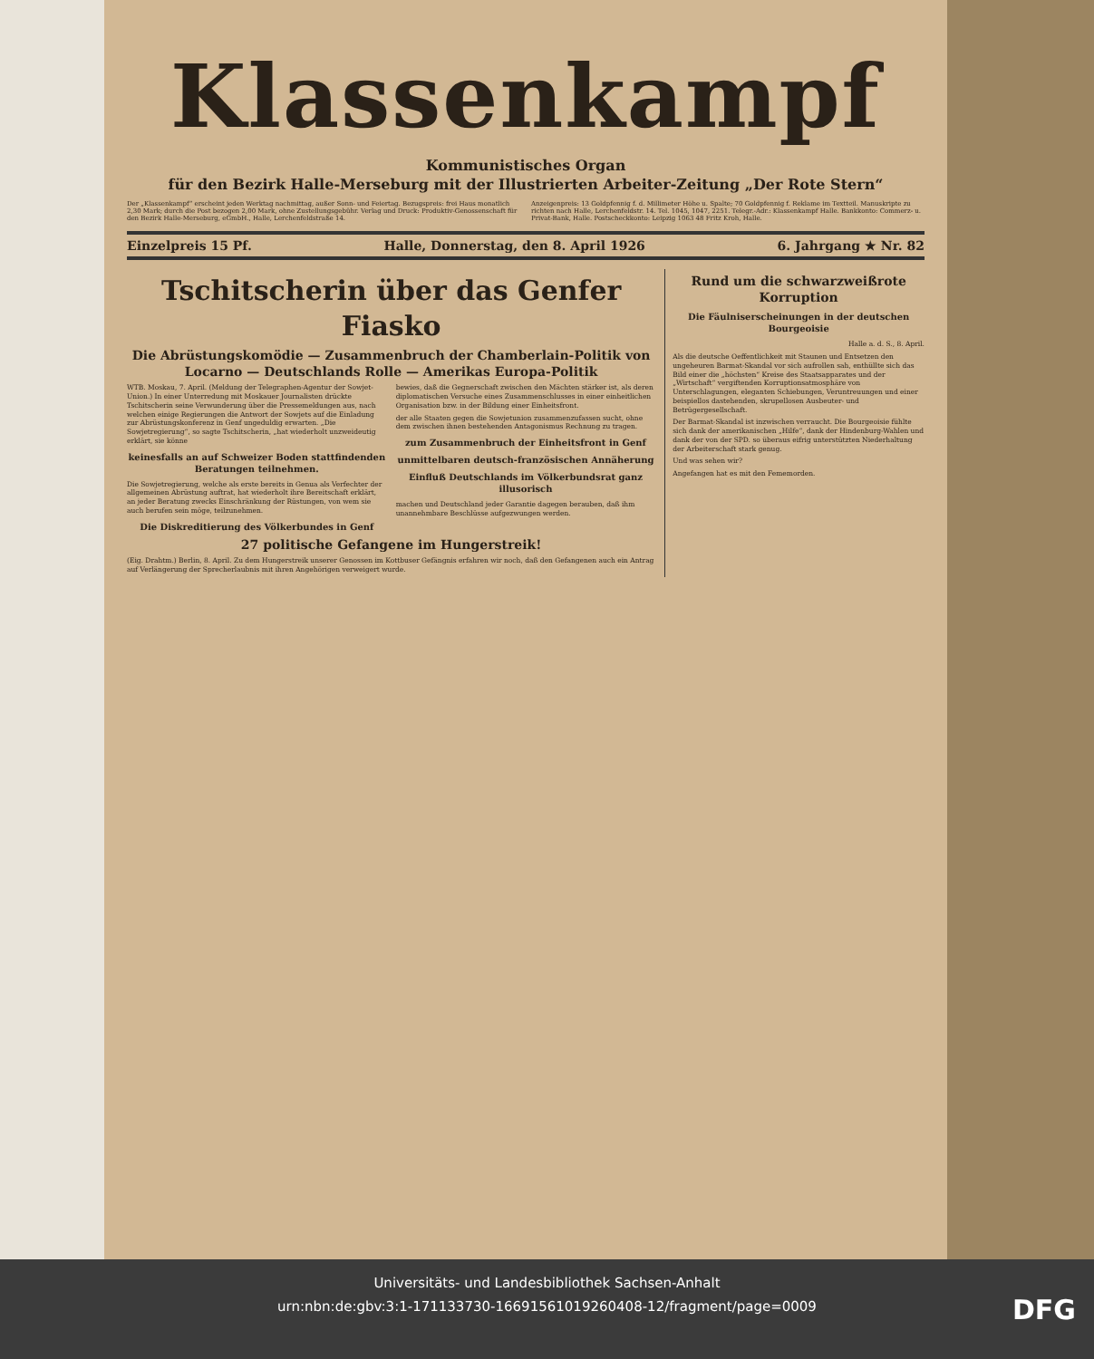Klassenkampf
Kommunistisches Organ
für den Bezirk Halle-Merseburg mit der Illustrierten Arbeiter-Zeitung „Der Rote Stern“
Der „Klassenkampf“ erscheint jeden Werktag nachmittag, außer Sonn- und Feiertag. Bezugspreis: frei Haus monatlich 2,30 Mark; durch die Post bezogen 2,00 Mark, ohne Zustellungsgebühr. Verlag und Druck: Produktiv-Genossenschaft für den Bezirk Halle-Merseburg, eGmbH., Halle, Lerchenfeldstraße 14.
Anzeigenpreis: 13 Goldpfennig f. d. Millimeter Höhe u. Spalte; 70 Goldpfennig f. Reklame im Textteil. Manuskripte zu richten nach Halle, Lerchenfeldstr. 14. Tel. 1045, 1047, 2251. Telegr.-Adr.: Klassenkampf Halle. Bankkonto: Commerz- u. Privat-Bank, Halle. Postscheckkonto: Leipzig 1063 48 Fritz Kroh, Halle.
Einzelpreis 15 Pf. Halle, Donnerstag, den 8. April 1926 6. Jahrgang ★ Nr. 82
Tschitscherin über das Genfer Fiasko
Die Abrüstungskomödie — Zusammenbruch der Chamberlain-Politik von Locarno — Deutschlands Rolle — Amerikas Europa-Politik
WTB. Moskau, 7. April. (Meldung der Telegraphen-Agentur der Sowjet-Union.) In einer Unterredung mit Moskauer Journalisten drückte Tschitscherin seine Verwunderung über die Pressemeldungen aus, nach welchen einige Regierungen die Antwort der Sowjets auf die Einladung zur Abrüstungskonferenz in Genf ungeduldig erwarten. „Die Sowjetregierung“, so sagte Tschitscherin, „hat wiederholt unzweideutig erklärt, sie könne
keinesfalls an auf Schweizer Boden stattfindenden Beratungen teilnehmen.
Die Sowjetregierung, welche als erste bereits in Genua als Verfechter der allgemeinen Abrüstung auftrat, hat wiederholt ihre Bereitschaft erklärt, an jeder Beratung zwecks Einschränkung der Rüstungen, von wem sie auch berufen sein möge, teilzunehmen.
Die Diskreditierung des Völkerbundes in Genf
bewies, daß die Gegnerschaft zwischen den Mächten stärker ist, als deren diplomatischen Versuche eines Zusammenschlusses in einer einheitlichen Organisation bzw. in der Bildung einer Einheitsfront.
der alle Staaten gegen die Sowjetunion zusammenzufassen sucht, ohne dem zwischen ihnen bestehenden Antagonismus Rechnung zu tragen.
zum Zusammenbruch der Einheitsfront in Genf
unmittelbaren deutsch-französischen Annäherung
Einfluß Deutschlands im Völkerbundsrat ganz illusorisch
machen und Deutschland jeder Garantie dagegen berauben, daß ihm unannehmbare Beschlüsse aufgezwungen werden.
27 politische Gefangene im Hungerstreik!
(Eig. Drahtm.) Berlin, 8. April. Zu dem Hungerstreik unserer Genossen im Kottbuser Gefängnis erfahren wir noch, daß den Gefangenen auch ein Antrag auf Verlängerung der Sprecherlaubnis mit ihren Angehörigen verweigert wurde.
Rund um die schwarzweißrote Korruption
Die Fäulniserscheinungen in der deutschen Bourgeoisie
Halle a. d. S., 8. April.
Als die deutsche Oeffentlichkeit mit Staunen und Entsetzen den ungeheuren Barmat-Skandal vor sich aufrollen sah, enthüllte sich das Bild einer die „höchsten“ Kreise des Staatsapparates und der „Wirtschaft“ vergiftenden Korruptionsatmosphäre von Unterschlagungen, eleganten Schiebungen, Veruntreuungen und einer beispiellos dastehenden, skrupellosen Ausbeuter- und Betrügergesellschaft.
Der Barmat-Skandal ist inzwischen verraucht. Die Bourgeoisie fühlte sich dank der amerikanischen „Hilfe“, dank der Hindenburg-Wahlen und dank der von der SPD. so überaus eifrig unterstützten Niederhaltung der Arbeiterschaft stark genug.
Und was sehen wir?
Angefangen hat es mit den Fememorden.
Universitäts- und Landesbibliothek Sachsen-Anhalt
urn:nbn:de:gbv:3:1-171133730-16691561019260408-12/fragment/page=0009
DFG